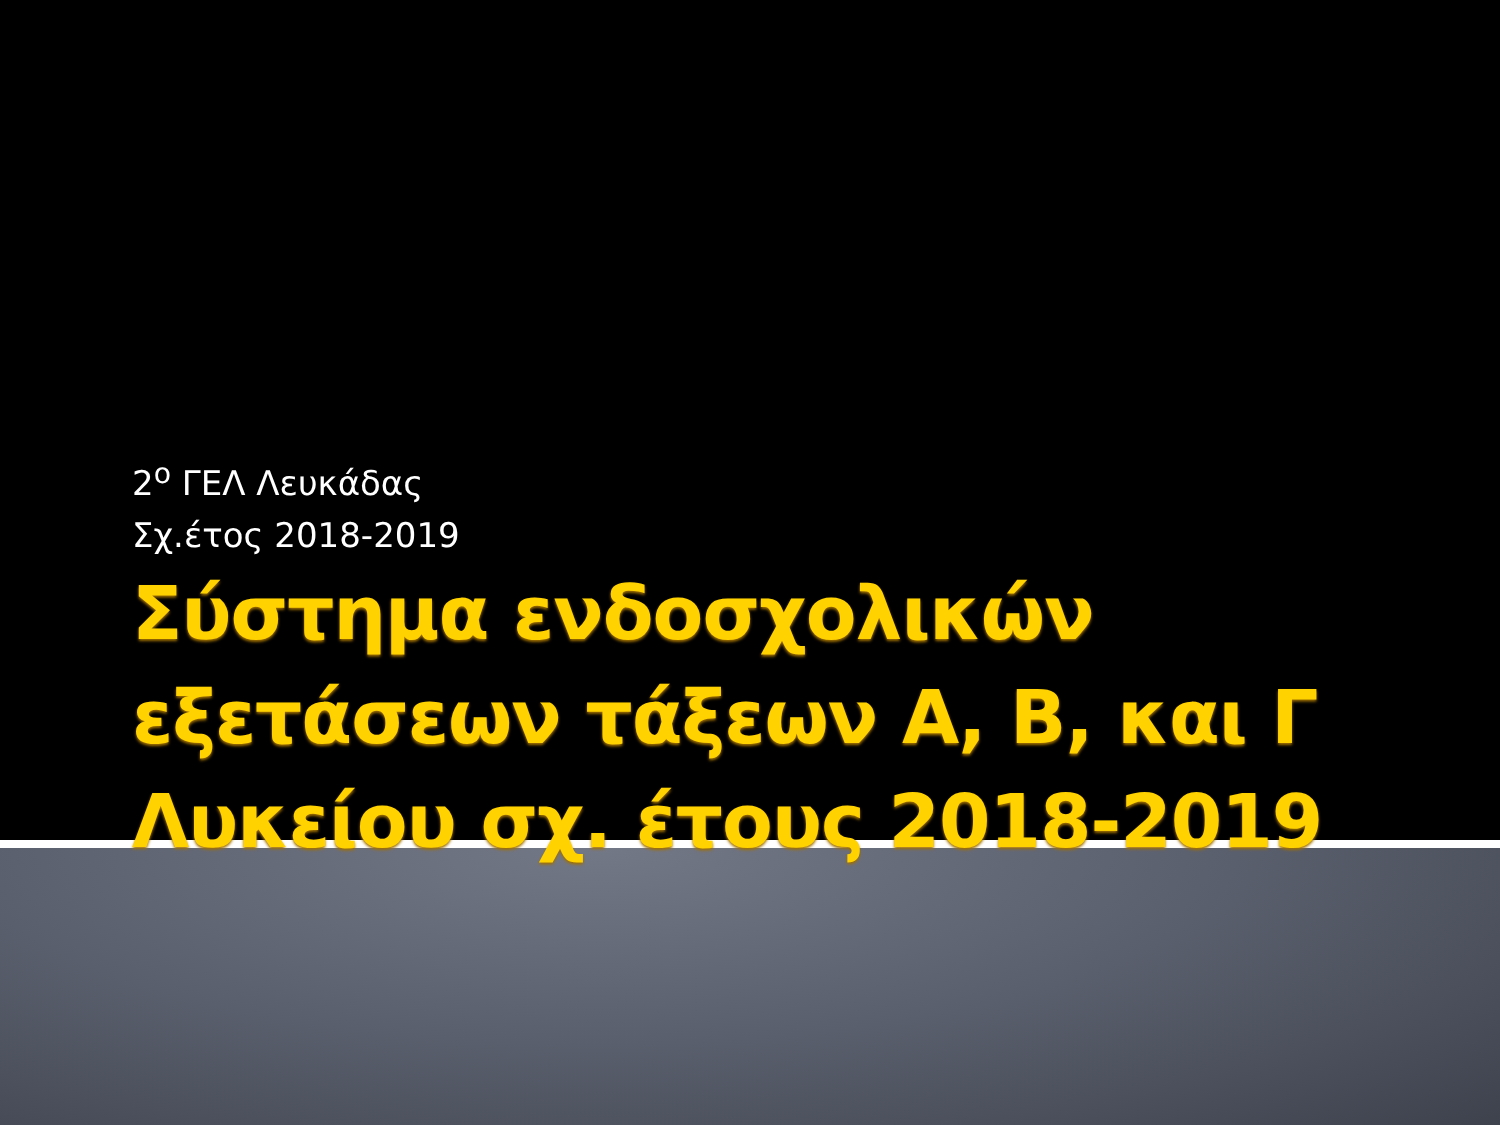2<sup>ο</sup> ΓΕΛ Λευκάδας
Σχ.έτος 2018-2019
Σύστημα ενδοσχολικών εξετάσεων τάξεων Α, Β, και Γ Λυκείου σχ. έτους 2018-2019